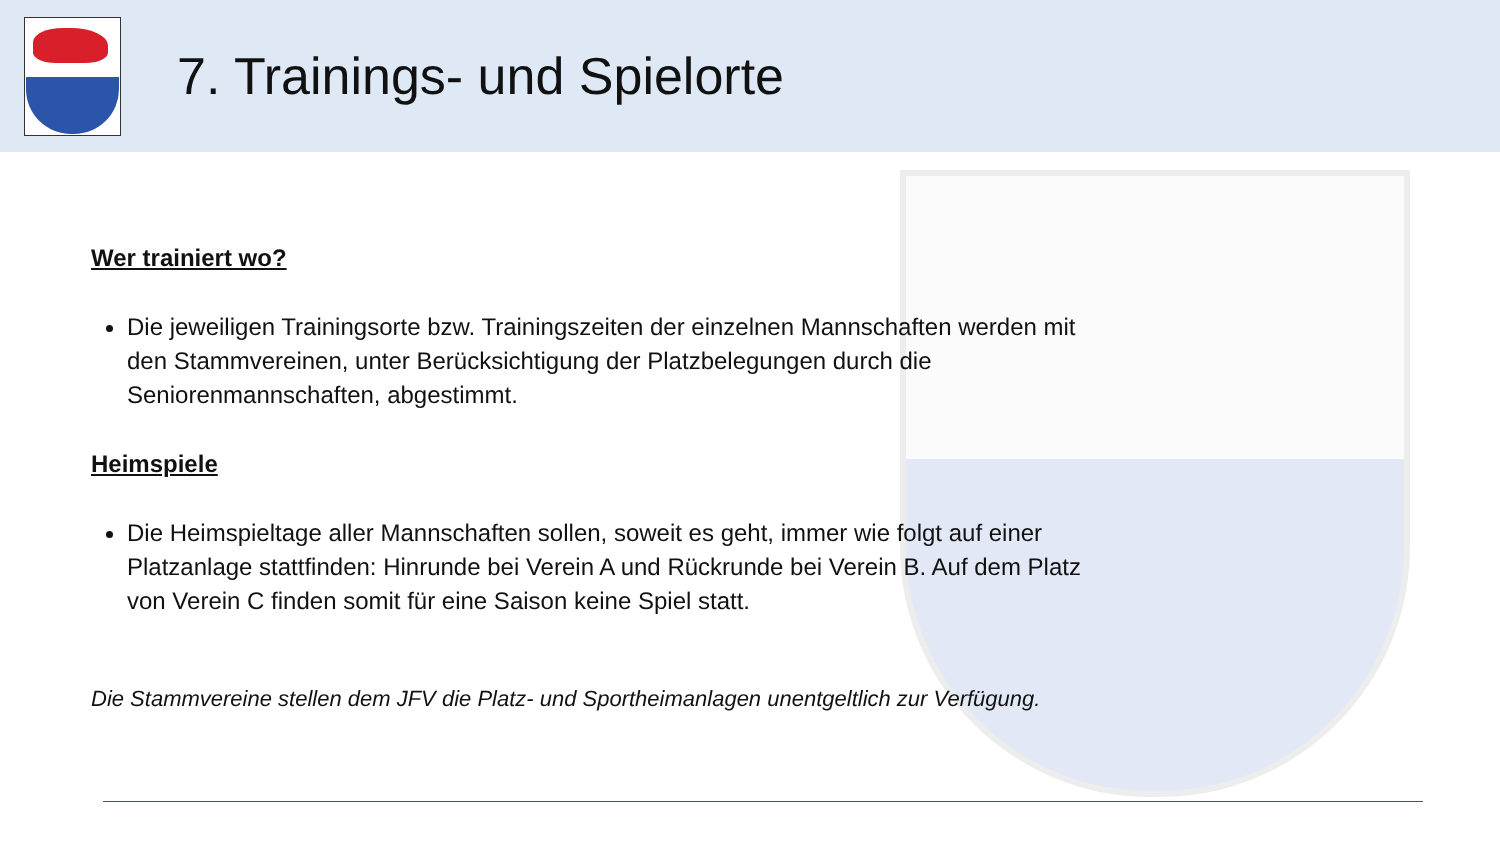7. Trainings- und Spielorte
Wer trainiert wo?
Die jeweiligen Trainingsorte bzw. Trainingszeiten der einzelnen Mannschaften werden mit den Stammvereinen, unter Berücksichtigung der Platzbelegungen durch die Seniorenmannschaften, abgestimmt.
Heimspiele
Die Heimspieltage aller Mannschaften sollen, soweit es geht, immer wie folgt auf einer Platzanlage stattfinden: Hinrunde bei Verein A und Rückrunde bei Verein B. Auf dem Platz von Verein C finden somit für eine Saison keine Spiel statt.
Die Stammvereine stellen dem JFV die Platz- und Sportheimanlagen unentgeltlich zur Verfügung.